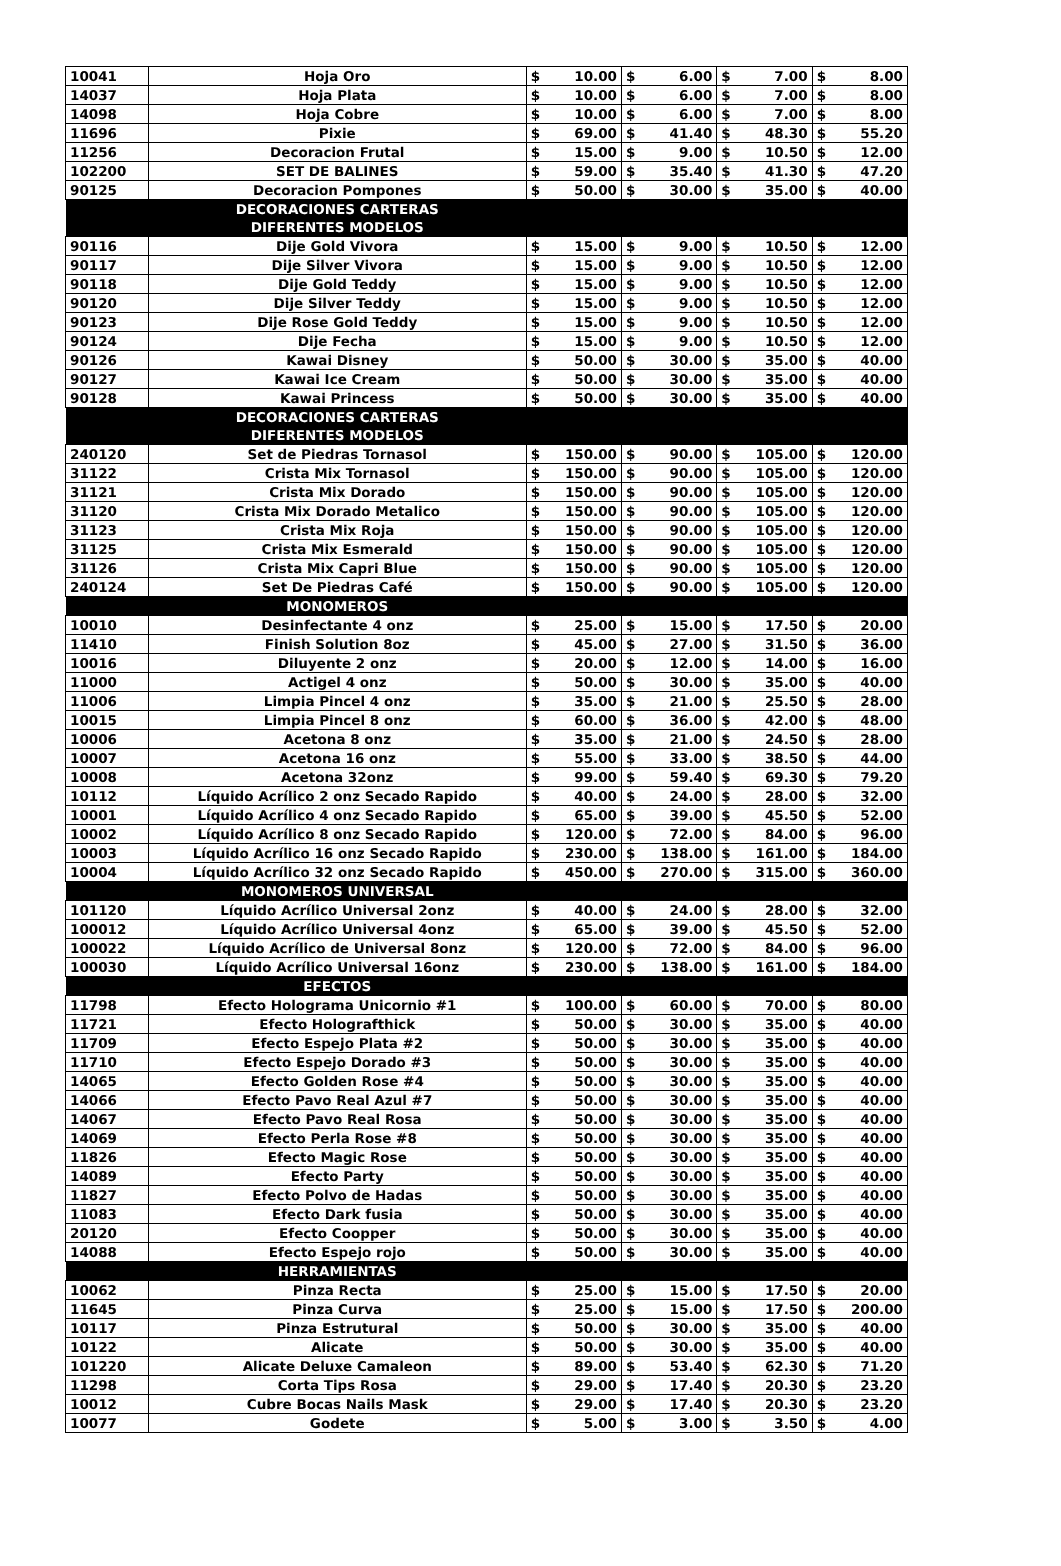| 10041 | Hoja Oro | $ | 10.00 | $ | 6.00 | $ | 7.00 | $ | 8.00 |
| 14037 | Hoja Plata | $ | 10.00 | $ | 6.00 | $ | 7.00 | $ | 8.00 |
| 14098 | Hoja Cobre | $ | 10.00 | $ | 6.00 | $ | 7.00 | $ | 8.00 |
| 11696 | Pixie | $ | 69.00 | $ | 41.40 | $ | 48.30 | $ | 55.20 |
| 11256 | Decoracion Frutal | $ | 15.00 | $ | 9.00 | $ | 10.50 | $ | 12.00 |
| 102200 | SET DE BALINES | $ | 59.00 | $ | 35.40 | $ | 41.30 | $ | 47.20 |
| 90125 | Decoracion Pompones | $ | 50.00 | $ | 30.00 | $ | 35.00 | $ | 40.00 |
| | DECORACIONES CARTERAS DIFERENTES MODELOS | | | | | | | | |
| 90116 | Dije Gold Vivora | $ | 15.00 | $ | 9.00 | $ | 10.50 | $ | 12.00 |
| 90117 | Dije Silver Vivora | $ | 15.00 | $ | 9.00 | $ | 10.50 | $ | 12.00 |
| 90118 | Dije Gold Teddy | $ | 15.00 | $ | 9.00 | $ | 10.50 | $ | 12.00 |
| 90120 | Dije Silver Teddy | $ | 15.00 | $ | 9.00 | $ | 10.50 | $ | 12.00 |
| 90123 | Dije Rose Gold Teddy | $ | 15.00 | $ | 9.00 | $ | 10.50 | $ | 12.00 |
| 90124 | Dije Fecha | $ | 15.00 | $ | 9.00 | $ | 10.50 | $ | 12.00 |
| 90126 | Kawai Disney | $ | 50.00 | $ | 30.00 | $ | 35.00 | $ | 40.00 |
| 90127 | Kawai Ice Cream | $ | 50.00 | $ | 30.00 | $ | 35.00 | $ | 40.00 |
| 90128 | Kawai Princess | $ | 50.00 | $ | 30.00 | $ | 35.00 | $ | 40.00 |
| | DECORACIONES CARTERAS DIFERENTES MODELOS | | | | | | | | |
| 240120 | Set de Piedras Tornasol | $ | 150.00 | $ | 90.00 | $ | 105.00 | $ | 120.00 |
| 31122 | Crista Mix Tornasol | $ | 150.00 | $ | 90.00 | $ | 105.00 | $ | 120.00 |
| 31121 | Crista Mix Dorado | $ | 150.00 | $ | 90.00 | $ | 105.00 | $ | 120.00 |
| 31120 | Crista Mix Dorado Metalico | $ | 150.00 | $ | 90.00 | $ | 105.00 | $ | 120.00 |
| 31123 | Crista Mix Roja | $ | 150.00 | $ | 90.00 | $ | 105.00 | $ | 120.00 |
| 31125 | Crista Mix Esmerald | $ | 150.00 | $ | 90.00 | $ | 105.00 | $ | 120.00 |
| 31126 | Crista Mix Capri Blue | $ | 150.00 | $ | 90.00 | $ | 105.00 | $ | 120.00 |
| 240124 | Set De Piedras Café | $ | 150.00 | $ | 90.00 | $ | 105.00 | $ | 120.00 |
| | MONOMEROS | | | | | | | | |
| 10010 | Desinfectante 4 onz | $ | 25.00 | $ | 15.00 | $ | 17.50 | $ | 20.00 |
| 11410 | Finish Solution 8oz | $ | 45.00 | $ | 27.00 | $ | 31.50 | $ | 36.00 |
| 10016 | Diluyente 2 onz | $ | 20.00 | $ | 12.00 | $ | 14.00 | $ | 16.00 |
| 11000 | Actigel 4 onz | $ | 50.00 | $ | 30.00 | $ | 35.00 | $ | 40.00 |
| 11006 | Limpia Pincel 4 onz | $ | 35.00 | $ | 21.00 | $ | 25.50 | $ | 28.00 |
| 10015 | Limpia Pincel 8 onz | $ | 60.00 | $ | 36.00 | $ | 42.00 | $ | 48.00 |
| 10006 | Acetona 8 onz | $ | 35.00 | $ | 21.00 | $ | 24.50 | $ | 28.00 |
| 10007 | Acetona 16 onz | $ | 55.00 | $ | 33.00 | $ | 38.50 | $ | 44.00 |
| 10008 | Acetona 32onz | $ | 99.00 | $ | 59.40 | $ | 69.30 | $ | 79.20 |
| 10112 | Líquido Acrílico 2 onz Secado Rapido | $ | 40.00 | $ | 24.00 | $ | 28.00 | $ | 32.00 |
| 10001 | Líquido Acrílico 4 onz Secado Rapido | $ | 65.00 | $ | 39.00 | $ | 45.50 | $ | 52.00 |
| 10002 | Líquido Acrílico 8 onz Secado Rapido | $ | 120.00 | $ | 72.00 | $ | 84.00 | $ | 96.00 |
| 10003 | Líquido Acrílico 16 onz Secado Rapido | $ | 230.00 | $ | 138.00 | $ | 161.00 | $ | 184.00 |
| 10004 | Líquido Acrílico 32 onz Secado Rapido | $ | 450.00 | $ | 270.00 | $ | 315.00 | $ | 360.00 |
| | MONOMEROS UNIVERSAL | | | | | | | | |
| 101120 | Líquido Acrílico Universal 2onz | $ | 40.00 | $ | 24.00 | $ | 28.00 | $ | 32.00 |
| 100012 | Líquido Acrílico Universal 4onz | $ | 65.00 | $ | 39.00 | $ | 45.50 | $ | 52.00 |
| 100022 | Líquido Acrílico de Universal 8onz | $ | 120.00 | $ | 72.00 | $ | 84.00 | $ | 96.00 |
| 100030 | Líquido Acrílico Universal 16onz | $ | 230.00 | $ | 138.00 | $ | 161.00 | $ | 184.00 |
| | EFECTOS | | | | | | | | |
| 11798 | Efecto Holograma Unicornio #1 | $ | 100.00 | $ | 60.00 | $ | 70.00 | $ | 80.00 |
| 11721 | Efecto Holografthick | $ | 50.00 | $ | 30.00 | $ | 35.00 | $ | 40.00 |
| 11709 | Efecto Espejo Plata #2 | $ | 50.00 | $ | 30.00 | $ | 35.00 | $ | 40.00 |
| 11710 | Efecto Espejo Dorado #3 | $ | 50.00 | $ | 30.00 | $ | 35.00 | $ | 40.00 |
| 14065 | Efecto Golden Rose #4 | $ | 50.00 | $ | 30.00 | $ | 35.00 | $ | 40.00 |
| 14066 | Efecto Pavo Real Azul #7 | $ | 50.00 | $ | 30.00 | $ | 35.00 | $ | 40.00 |
| 14067 | Efecto Pavo Real Rosa | $ | 50.00 | $ | 30.00 | $ | 35.00 | $ | 40.00 |
| 14069 | Efecto Perla Rose #8 | $ | 50.00 | $ | 30.00 | $ | 35.00 | $ | 40.00 |
| 11826 | Efecto Magic Rose | $ | 50.00 | $ | 30.00 | $ | 35.00 | $ | 40.00 |
| 14089 | Efecto Party | $ | 50.00 | $ | 30.00 | $ | 35.00 | $ | 40.00 |
| 11827 | Efecto Polvo de Hadas | $ | 50.00 | $ | 30.00 | $ | 35.00 | $ | 40.00 |
| 11083 | Efecto Dark fusia | $ | 50.00 | $ | 30.00 | $ | 35.00 | $ | 40.00 |
| 20120 | Efecto Coopper | $ | 50.00 | $ | 30.00 | $ | 35.00 | $ | 40.00 |
| 14088 | Efecto Espejo rojo | $ | 50.00 | $ | 30.00 | $ | 35.00 | $ | 40.00 |
| | HERRAMIENTAS | | | | | | | | |
| 10062 | Pinza Recta | $ | 25.00 | $ | 15.00 | $ | 17.50 | $ | 20.00 |
| 11645 | Pinza Curva | $ | 25.00 | $ | 15.00 | $ | 17.50 | $ | 200.00 |
| 10117 | Pinza Estrutural | $ | 50.00 | $ | 30.00 | $ | 35.00 | $ | 40.00 |
| 10122 | Alicate | $ | 50.00 | $ | 30.00 | $ | 35.00 | $ | 40.00 |
| 101220 | Alicate Deluxe Camaleon | $ | 89.00 | $ | 53.40 | $ | 62.30 | $ | 71.20 |
| 11298 | Corta Tips Rosa | $ | 29.00 | $ | 17.40 | $ | 20.30 | $ | 23.20 |
| 10012 | Cubre Bocas Nails Mask | $ | 29.00 | $ | 17.40 | $ | 20.30 | $ | 23.20 |
| 10077 | Godete | $ | 5.00 | $ | 3.00 | $ | 3.50 | $ | 4.00 |